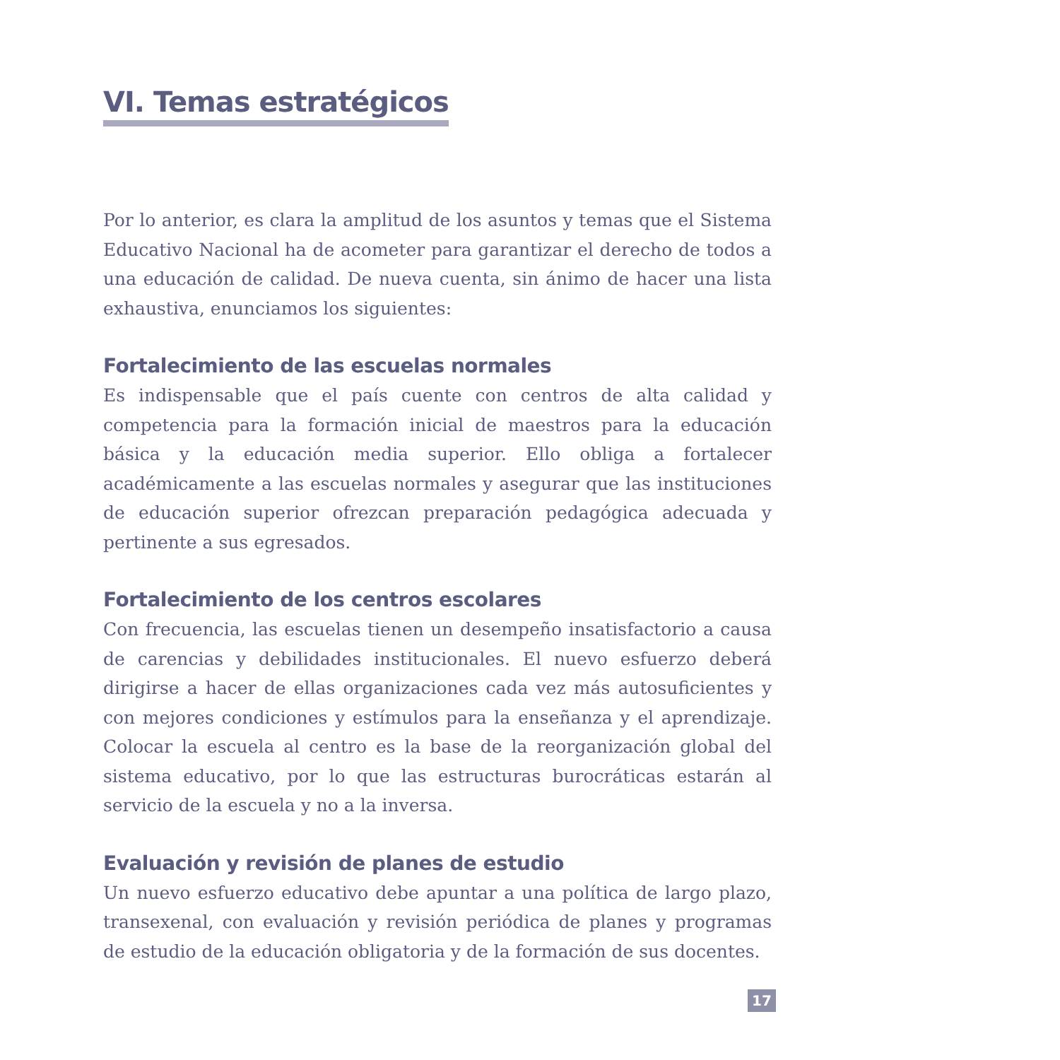VI. Temas estratégicos
Por lo anterior, es clara la amplitud de los asuntos y temas que el Sistema Educativo Nacional ha de acometer para garantizar el derecho de todos a una educación de calidad. De nueva cuenta, sin ánimo de hacer una lista exhaustiva, enunciamos los siguientes:
Fortalecimiento de las escuelas normales
Es indispensable que el país cuente con centros de alta calidad y competencia para la formación inicial de maestros para la educación básica y la educación media superior. Ello obliga a fortalecer académicamente a las escuelas normales y asegurar que las instituciones de educación superior ofrezcan preparación pedagógica adecuada y pertinente a sus egresados.
Fortalecimiento de los centros escolares
Con frecuencia, las escuelas tienen un desempeño insatisfactorio a causa de carencias y debilidades institucionales. El nuevo esfuerzo deberá dirigirse a hacer de ellas organizaciones cada vez más autosuficientes y con mejores condiciones y estímulos para la enseñanza y el aprendizaje. Colocar la escuela al centro es la base de la reorganización global del sistema educativo, por lo que las estructuras burocráticas estarán al servicio de la escuela y no a la inversa.
Evaluación y revisión de planes de estudio
Un nuevo esfuerzo educativo debe apuntar a una política de largo plazo, transexenal, con evaluación y revisión periódica de planes y programas de estudio de la educación obligatoria y de la formación de sus docentes.
17